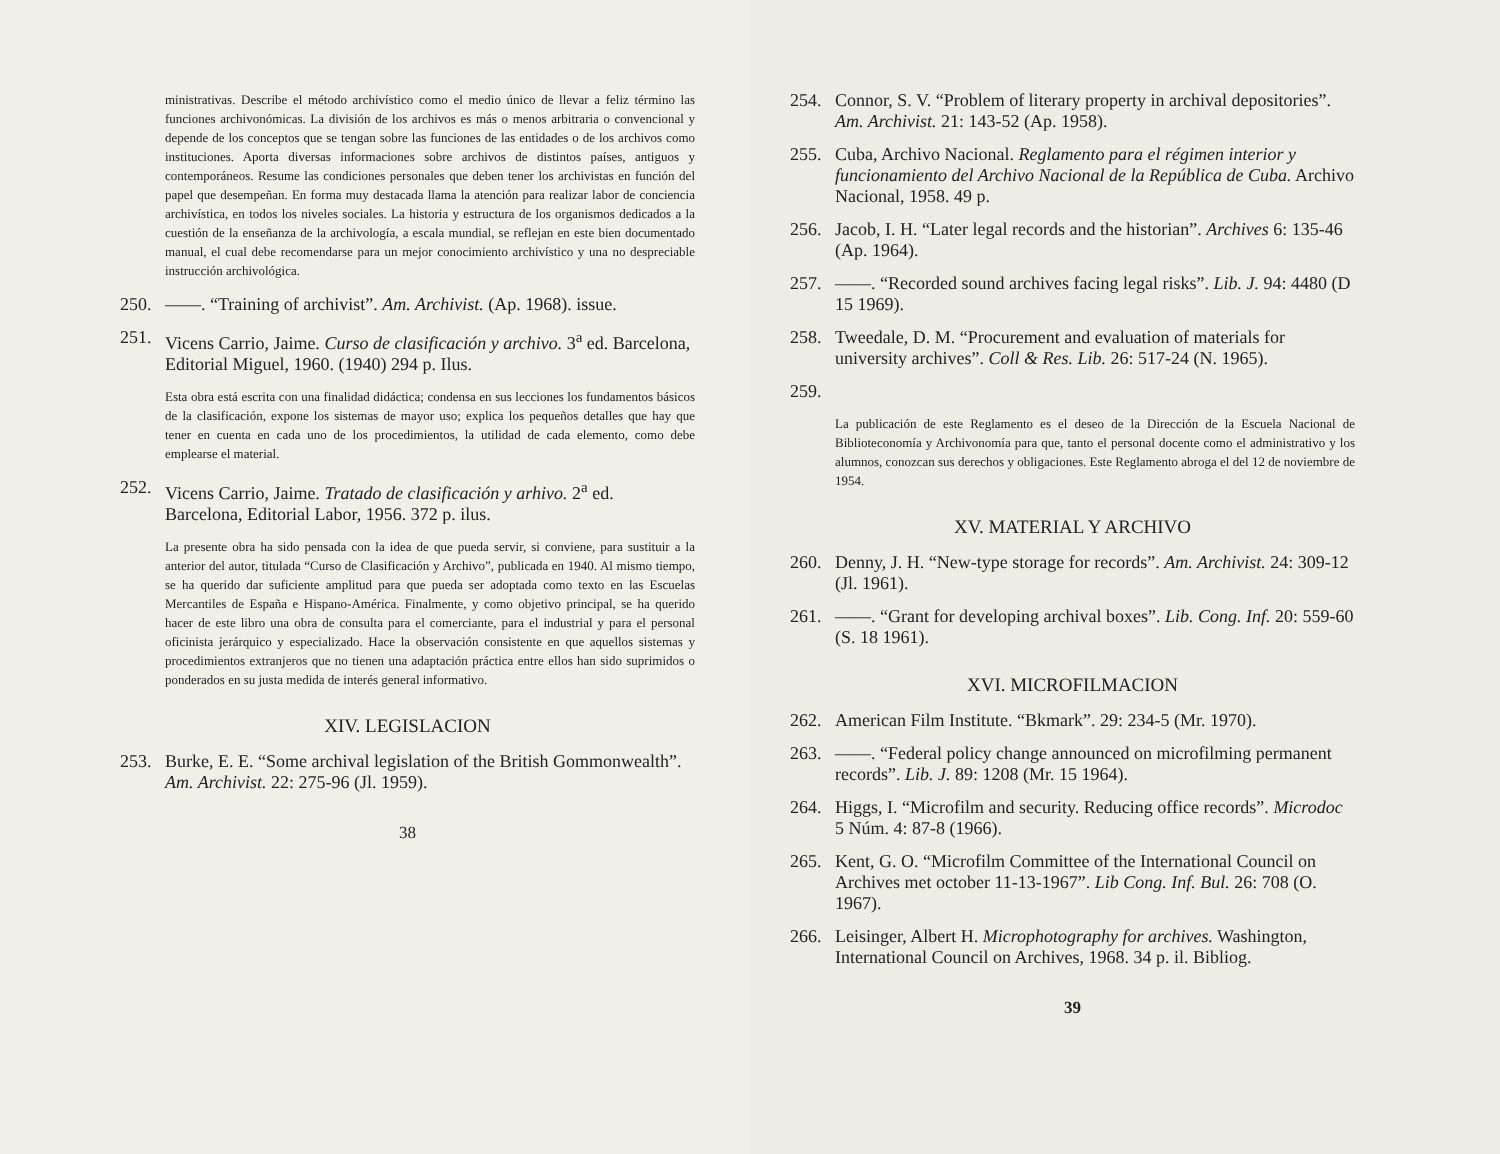ministrativas. Describe el método archivístico como el medio único de llevar a feliz término las funciones archivonómicas. La división de los archivos es más o menos arbitraria o convencional y depende de los conceptos que se tengan sobre las funciones de las entidades o de los archivos como instituciones. Aporta diversas informaciones sobre archivos de distintos países, antiguos y contemporáneos. Resume las condiciones personales que deben tener los archivistas en función del papel que desempeñan. En forma muy destacada llama la atención para realizar labor de conciencia archivística, en todos los niveles sociales. La historia y estructura de los organismos dedicados a la cuestión de la enseñanza de la archivología, a escala mundial, se reflejan en este bien documentado manual, el cual debe recomendarse para un mejor conocimiento archivístico y una no despreciable instrucción archivológica.
250. ——. “Training of archivist”. Am. Archivist. (Ap. 1968). issue.
251. Vicens Carrio, Jaime. Curso de clasificación y archivo. 3<sup>a</sup> ed. Barcelona, Editorial Miguel, 1960. (1940) 294 p. Ilus.
Esta obra está escrita con una finalidad didáctica; condensa en sus lecciones los fundamentos básicos de la clasificación, expone los sistemas de mayor uso; explica los pequeños detalles que hay que tener en cuenta en cada uno de los procedimientos, la utilidad de cada elemento, como debe emplearse el material.
252. Vicens Carrio, Jaime. Tratado de clasificación y arhivo. 2<sup>a</sup> ed. Barcelona, Editorial Labor, 1956. 372 p. ilus.
La presente obra ha sido pensada con la idea de que pueda servir, si conviene, para sustituir a la anterior del autor, titulada “Curso de Clasificación y Archivo”, publicada en 1940. Al mismo tiempo, se ha querido dar suficiente amplitud para que pueda ser adoptada como texto en las Escuelas Mercantiles de España e Hispano-América. Finalmente, y como objetivo principal, se ha querido hacer de este libro una obra de consulta para el comerciante, para el industrial y para el personal oficinista jerárquico y especializado. Hace la observación consistente en que aquellos sistemas y procedimientos extranjeros que no tienen una adaptación práctica entre ellos han sido suprimidos o ponderados en su justa medida de interés general informativo.
XIV. LEGISLACION
253. Burke, E. E. “Some archival legislation of the British Gommonwealth”. Am. Archivist. 22: 275-96 (Jl. 1959).
38
254. Connor, S. V. “Problem of literary property in archival depositories”. Am. Archivist. 21: 143-52 (Ap. 1958).
255. Cuba, Archivo Nacional. Reglamento para el régimen interior y funcionamiento del Archivo Nacional de la República de Cuba. Archivo Nacional, 1958. 49 p.
256. Jacob, I. H. “Later legal records and the historian”. Archives 6: 135-46 (Ap. 1964).
257. ——. “Recorded sound archives facing legal risks”. Lib. J. 94: 4480 (D 15 1969).
258. Tweedale, D. M. “Procurement and evaluation of materials for university archives”. Coll & Res. Lib. 26: 517-24 (N. 1965).
259.
La publicación de este Reglamento es el deseo de la Dirección de la Escuela Nacional de Biblioteconomía y Archivonomía para que, tanto el personal docente como el administrativo y los alumnos, conozcan sus derechos y obligaciones. Este Reglamento abroga el del 12 de noviembre de 1954.
XV. MATERIAL Y ARCHIVO
260. Denny, J. H. “New-type storage for records”. Am. Archivist. 24: 309-12 (Jl. 1961).
261. ——. “Grant for developing archival boxes”. Lib. Cong. Inf. 20: 559-60 (S. 18 1961).
XVI. MICROFILMACION
262. American Film Institute. “Bkmark”. 29: 234-5 (Mr. 1970).
263. ——. “Federal policy change announced on microfilming permanent records”. Lib. J. 89: 1208 (Mr. 15 1964).
264. Higgs, I. “Microfilm and security. Reducing office records”. Microdoc 5 Núm. 4: 87-8 (1966).
265. Kent, G. O. “Microfilm Committee of the International Council on Archives met october 11-13-1967”. Lib Cong. Inf. Bul. 26: 708 (O. 1967).
266. Leisinger, Albert H. Microphotography for archives. Washington, International Council on Archives, 1968. 34 p. il. Bibliog.
39